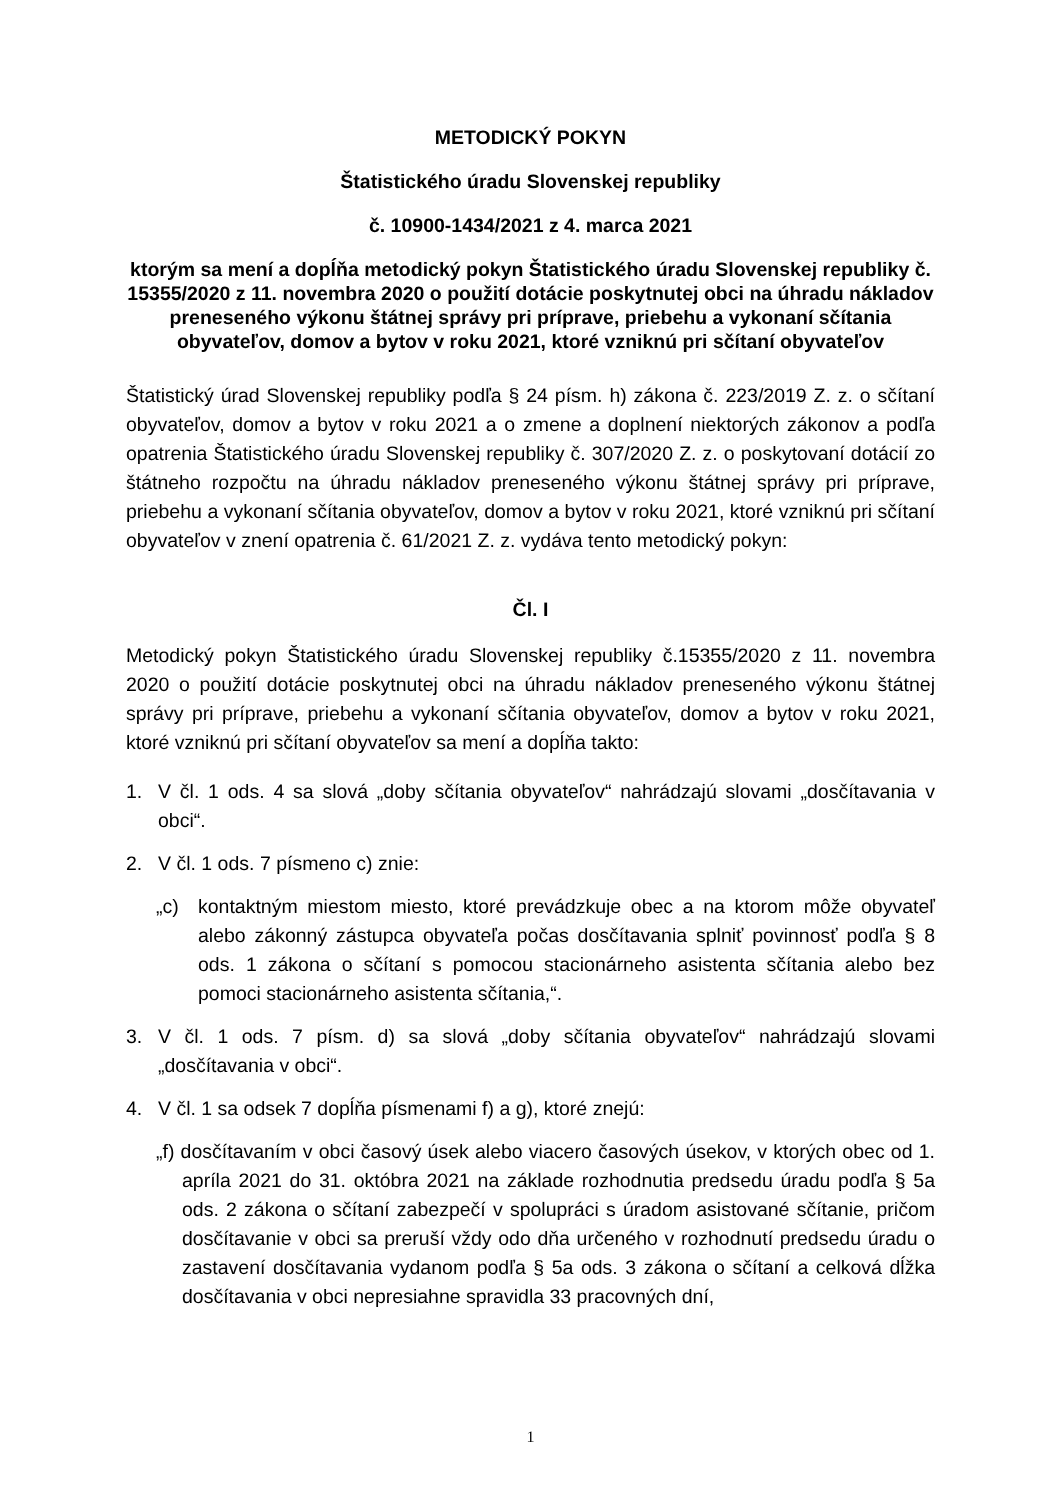METODICKÝ POKYN
Štatistického úradu Slovenskej republiky
č. 10900-1434/2021 z 4. marca 2021
ktorým sa mení a dopĺňa metodický pokyn Štatistického úradu Slovenskej republiky č. 15355/2020 z 11. novembra 2020 o použití dotácie poskytnutej obci na úhradu nákladov preneseného výkonu štátnej správy pri príprave, priebehu a vykonaní sčítania obyvateľov, domov a bytov v roku 2021, ktoré vzniknú pri sčítaní obyvateľov
Štatistický úrad Slovenskej republiky podľa § 24 písm. h) zákona č. 223/2019 Z. z. o sčítaní obyvateľov, domov a bytov v roku 2021 a o zmene a doplnení niektorých zákonov a podľa opatrenia Štatistického úradu Slovenskej republiky č. 307/2020 Z. z. o poskytovaní dotácií zo štátneho rozpočtu na úhradu nákladov preneseného výkonu štátnej správy pri príprave, priebehu a vykonaní sčítania obyvateľov, domov a bytov v roku 2021, ktoré vzniknú pri sčítaní obyvateľov v znení opatrenia č. 61/2021 Z. z. vydáva tento metodický pokyn:
Čl. I
Metodický pokyn Štatistického úradu Slovenskej republiky č.15355/2020 z 11. novembra 2020 o použití dotácie poskytnutej obci na úhradu nákladov preneseného výkonu štátnej správy pri príprave, priebehu a vykonaní sčítania obyvateľov, domov a bytov v roku 2021, ktoré vzniknú pri sčítaní obyvateľov sa mení a dopĺňa takto:
1. V čl. 1 ods. 4 sa slová „doby sčítania obyvateľov“ nahrádzajú slovami „dosčítavania v obci“.
2. V čl. 1 ods. 7 písmeno c) znie:
„c) kontaktným miestom miesto, ktoré prevádzkuje obec a na ktorom môže obyvateľ alebo zákonný zástupca obyvateľa počas dosčítavania splniť povinnosť podľa § 8 ods. 1 zákona o sčítaní s pomocou stacionárneho asistenta sčítania alebo bez pomoci stacionárneho asistenta sčítania,“.
3. V čl. 1 ods. 7 písm. d) sa slová „doby sčítania obyvateľov“ nahrádzajú slovami „dosčítavania v obci“.
4. V čl. 1 sa odsek 7 dopĺňa písmenami f) a g), ktoré znejú:
„f) dosčítavaním v obci časový úsek alebo viacero časových úsekov, v ktorých obec od 1. apríla 2021 do 31. októbra 2021 na základe rozhodnutia predsedu úradu podľa § 5a ods. 2 zákona o sčítaní zabezpečí v spolupráci s úradom asistované sčítanie, pričom dosčítavanie v obci sa preruší vždy odo dňa určeného v rozhodnutí predsedu úradu o zastavení dosčítavania vydanom podľa § 5a ods. 3 zákona o sčítaní a celková dĺžka dosčítavania v obci nepresiahne spravidla 33 pracovných dní,
1